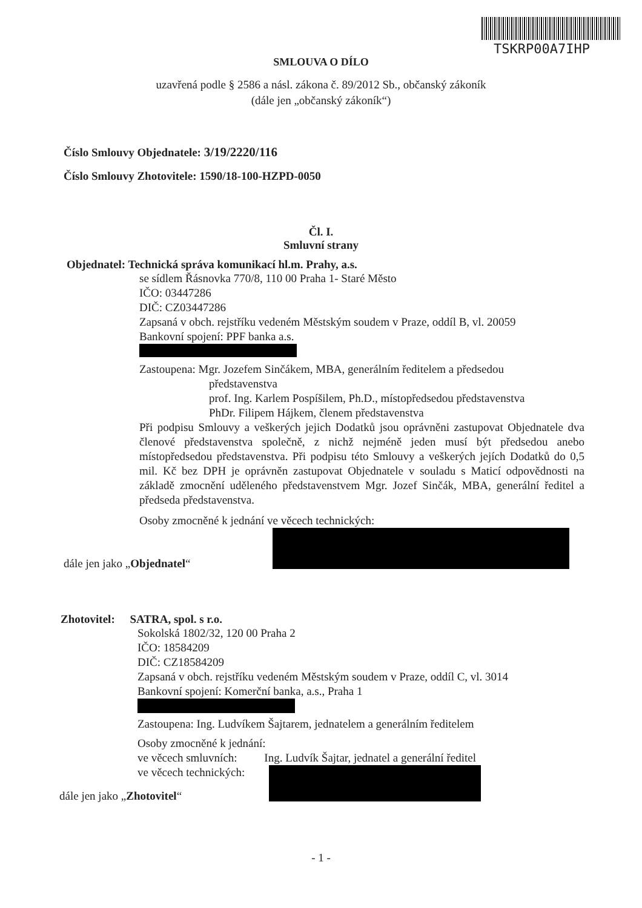TSKRP00A7IHP
SMLOUVA O DÍLO
uzavřená podle § 2586 a násl. zákona č. 89/2012 Sb., občanský zákoník
(dále jen „občanský zákoník“)
Číslo Smlouvy Objednatele: 3/19/2220/116
Číslo Smlouvy Zhotovitele: 1590/18-100-HZPD-0050
Čl. I.
Smluvní strany
Objednatel: Technická správa komunikací hl.m. Prahy, a.s.
se sídlem Řásnovka 770/8, 110 00 Praha 1- Staré Město
IČO: 03447286
DIČ: CZ03447286
Zapsaná v obch. rejstříku vedeném Městským soudem v Praze, oddíl B, vl. 20059
Bankovní spojení: PPF banka a.s.
Zastoupena: Mgr. Jozefem Sinčákem, MBA, generálním ředitelem a předsedou
představenstva
prof. Ing. Karlem Pospíšilem, Ph.D., místopředsedou představenstva
PhDr. Filipem Hájkem, členem představenstva
Při podpisu Smlouvy a veškerých jejich Dodatků jsou oprávněni zastupovat Objednatele dva členové představenstva společně, z nichž nejméně jeden musí být předsedou anebo místopředsedou představenstva. Při podpisu této Smlouvy a veškerých jejích Dodatků do 0,5 mil. Kč bez DPH je oprávněn zastupovat Objednatele v souladu s Maticí odpovědnosti na základě zmocnění uděleného představenstvem Mgr. Jozef Sinčák, MBA, generální ředitel a předseda představenstva.
Osoby zmocněné k jednání ve věcech technických:
dále jen jako „Objednatel“
Zhotovitel: SATRA, spol. s r.o.
Sokolská 1802/32, 120 00 Praha 2
IČO: 18584209
DIČ: CZ18584209
Zapsaná v obch. rejstříku vedeném Městským soudem v Praze, oddíl C, vl. 3014
Bankovní spojení: Komerční banka, a.s., Praha 1
Zastoupena: Ing. Ludvíkem Šajtarem, jednatelem a generálním ředitelem
Osoby zmocněné k jednání:
ve věcech smluvních: Ing. Ludvík Šajtar, jednatel a generální ředitel
ve věcech technických:
dále jen jako „Zhotovitel“
- 1 -